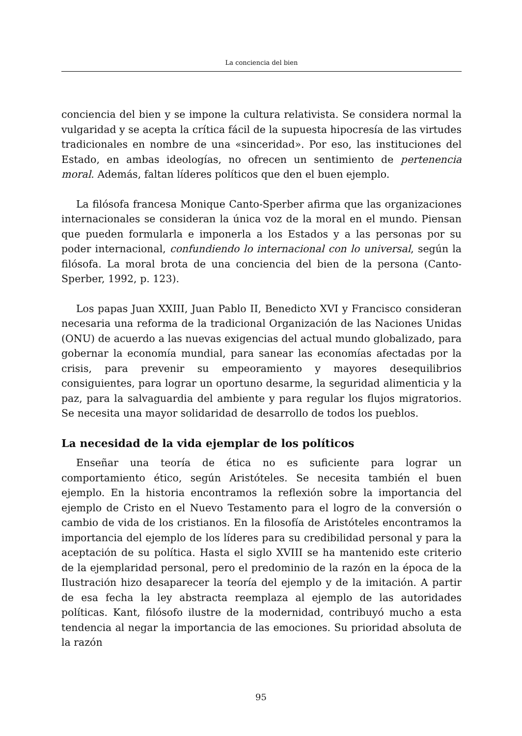La conciencia del bien
conciencia del bien y se impone la cultura relativista. Se considera normal la vulgaridad y se acepta la crítica fácil de la supuesta hipocresía de las virtudes tradicionales en nombre de una «sinceridad». Por eso, las instituciones del Estado, en ambas ideologías, no ofrecen un sentimiento de pertenencia moral. Además, faltan líderes políticos que den el buen ejemplo.
La filósofa francesa Monique Canto-Sperber afirma que las organizaciones internacionales se consideran la única voz de la moral en el mundo. Piensan que pueden formularla e imponerla a los Estados y a las personas por su poder internacional, confundiendo lo internacional con lo universal, según la filósofa. La moral brota de una conciencia del bien de la persona (Canto-Sperber, 1992, p. 123).
Los papas Juan XXIII, Juan Pablo II, Benedicto XVI y Francisco consideran necesaria una reforma de la tradicional Organización de las Naciones Unidas (ONU) de acuerdo a las nuevas exigencias del actual mundo globalizado, para gobernar la economía mundial, para sanear las economías afectadas por la crisis, para prevenir su empeoramiento y mayores desequilibrios consiguientes, para lograr un oportuno desarme, la seguridad alimenticia y la paz, para la salvaguardia del ambiente y para regular los flujos migratorios. Se necesita una mayor solidaridad de desarrollo de todos los pueblos.
La necesidad de la vida ejemplar de los políticos
Enseñar una teoría de ética no es suficiente para lograr un comportamiento ético, según Aristóteles. Se necesita también el buen ejemplo. En la historia encontramos la reflexión sobre la importancia del ejemplo de Cristo en el Nuevo Testamento para el logro de la conversión o cambio de vida de los cristianos. En la filosofía de Aristóteles encontramos la importancia del ejemplo de los líderes para su credibilidad personal y para la aceptación de su política. Hasta el siglo XVIII se ha mantenido este criterio de la ejemplaridad personal, pero el predominio de la razón en la época de la Ilustración hizo desaparecer la teoría del ejemplo y de la imitación. A partir de esa fecha la ley abstracta reemplaza al ejemplo de las autoridades políticas. Kant, filósofo ilustre de la modernidad, contribuyó mucho a esta tendencia al negar la importancia de las emociones. Su prioridad absoluta de la razón
95